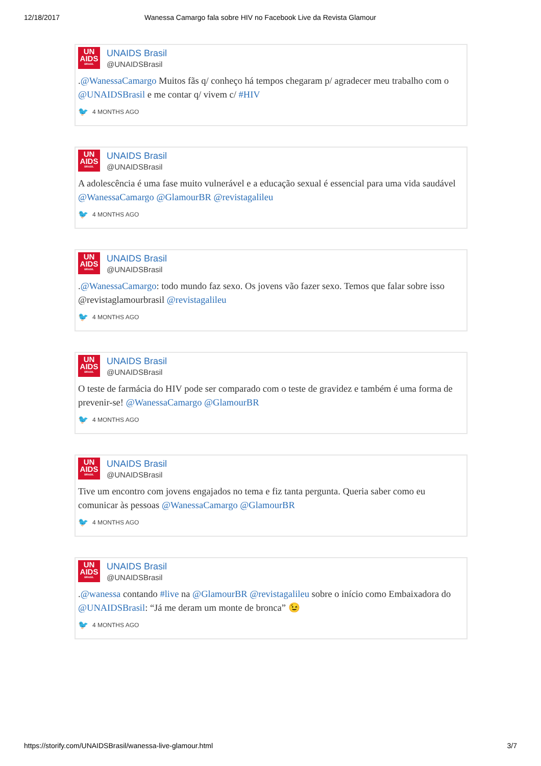12/18/2017 Wanessa Camargo fala sobre HIV no Facebook Live da Revista Glamour
UN
AIDS
BRASIL
UNAIDS Brasil
@UNAIDSBrasil
.@WanessaCamargo Muitos fãs q/ conheço há tempos chegaram p/ agradecer meu trabalho com o @UNAIDSBrasil e me contar q/ vivem c/ #HIV
🐦 4 MONTHS AGO
UN
AIDS
BRASIL
UNAIDS Brasil
@UNAIDSBrasil
A adolescência é uma fase muito vulnerável e a educação sexual é essencial para uma vida saudável @WanessaCamargo @GlamourBR @revistagalileu
🐦 4 MONTHS AGO
UN
AIDS
BRASIL
UNAIDS Brasil
@UNAIDSBrasil
.@WanessaCamargo: todo mundo faz sexo. Os jovens vão fazer sexo. Temos que falar sobre isso @revistaglamourbrasil @revistagalileu
🐦 4 MONTHS AGO
UN
AIDS
BRASIL
UNAIDS Brasil
@UNAIDSBrasil
O teste de farmácia do HIV pode ser comparado com o teste de gravidez e também é uma forma de prevenir-se! @WanessaCamargo @GlamourBR
🐦 4 MONTHS AGO
UN
AIDS
BRASIL
UNAIDS Brasil
@UNAIDSBrasil
Tive um encontro com jovens engajados no tema e fiz tanta pergunta. Queria saber como eu comunicar às pessoas @WanessaCamargo @GlamourBR
🐦 4 MONTHS AGO
UN
AIDS
BRASIL
UNAIDS Brasil
@UNAIDSBrasil
.@wanessa contando #live na @GlamourBR @revistagalileu sobre o início como Embaixadora do @UNAIDSBrasil: “Já me deram um monte de bronca” 😉
🐦 4 MONTHS AGO
https://storify.com/UNAIDSBrasil/wanessa-live-glamour.html 3/7